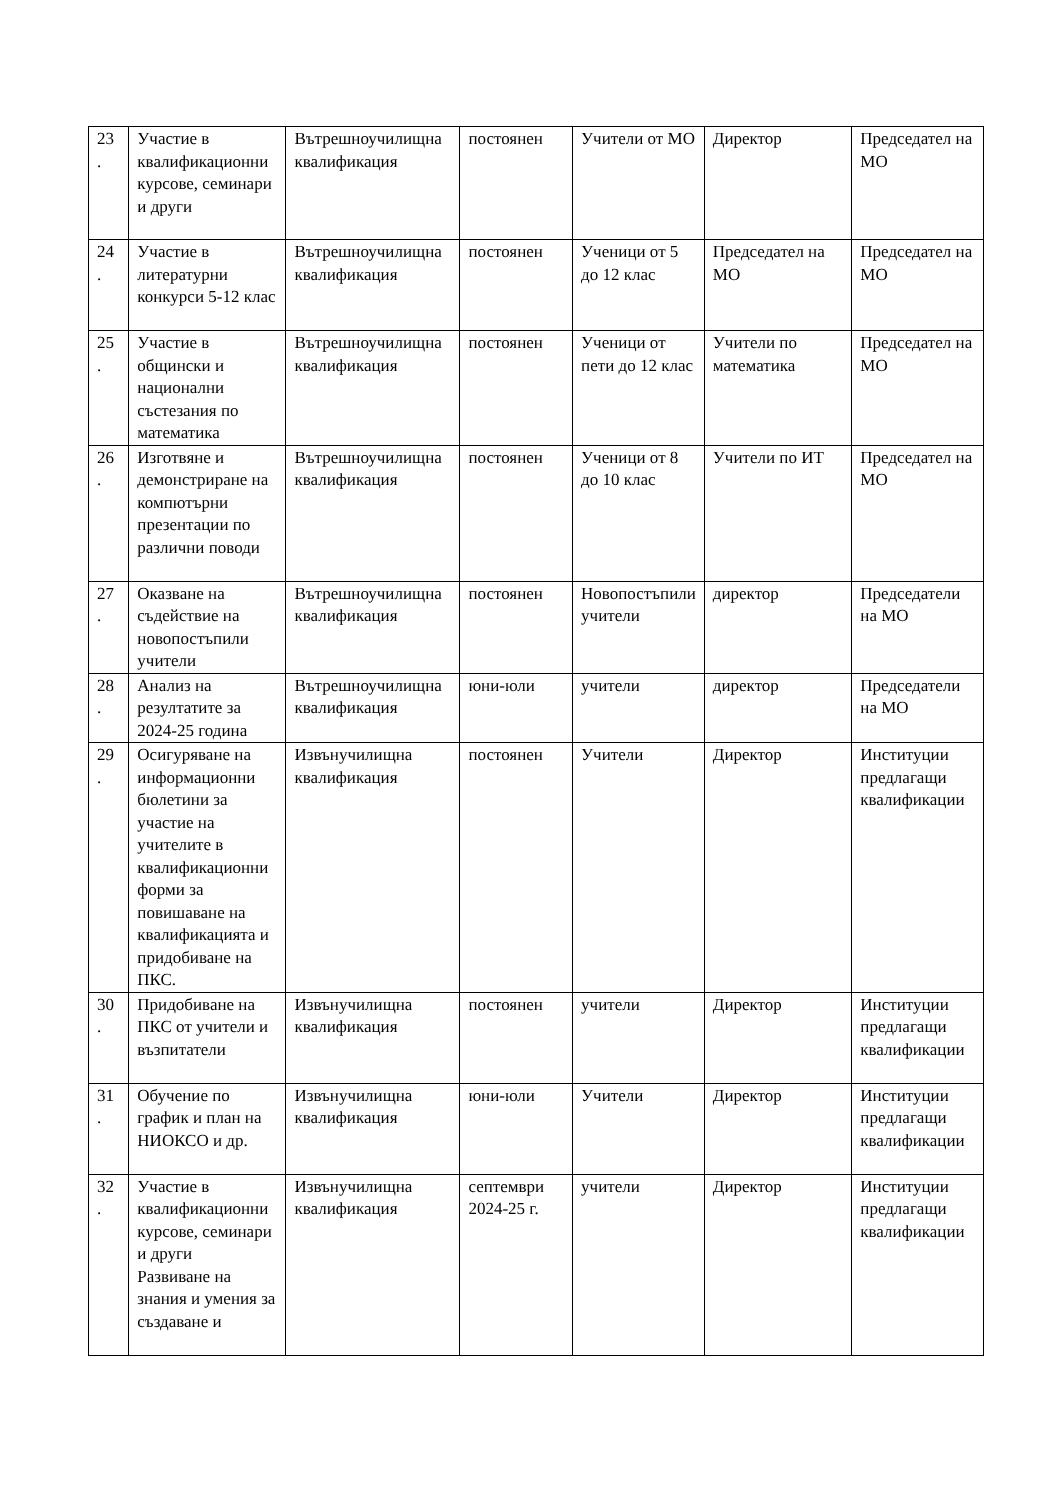| 23 . | Участие в квалификационни курсове, семинари и други | Вътрешноучилищна квалификация | постоянен | Учители от МО | Директор | Председател на МО |
| 24 . | Участие в литературни конкурси 5-12 клас | Вътрешноучилищна квалификация | постоянен | Ученици от 5 до 12 клас | Председател на МО | Председател на МО |
| 25 . | Участие в общински и национални състезания по математика | Вътрешноучилищна квалификация | постоянен | Ученици от пети до 12 клас | Учители по математика | Председател на МО |
| 26 . | Изготвяне и демонстриране на компютърни презентации по различни поводи | Вътрешноучилищна квалификация | постоянен | Ученици от 8 до 10 клас | Учители по ИТ | Председател на МО |
| 27 . | Оказване на съдействие на новопостъпили учители | Вътрешноучилищна квалификация | постоянен | Новопостъпили учители | директор | Председатели на МО |
| 28 . | Анализ на резултатите за 2024-25 година | Вътрешноучилищна квалификация | юни-юли | учители | директор | Председатели на МО |
| 29 . | Осигуряване на информационни бюлетини за участие на учителите в квалификационни форми за повишаване на квалификацията и придобиване на ПКС. | Извънучилищна квалификация | постоянен | Учители | Директор | Институции предлагащи квалификации |
| 30 . | Придобиване на ПКС от учители и възпитатели | Извънучилищна квалификация | постоянен | учители | Директор | Институции предлагащи квалификации |
| 31 . | Обучение по график и план на НИОКСО и др. | Извънучилищна квалификация | юни-юли | Учители | Директор | Институции предлагащи квалификации |
| 32 . | Участие в квалификационни курсове, семинари и други Развиване на знания и умения за създаване и | Извънучилищна квалификация | септември 2024-25 г. | учители | Директор | Институции предлагащи квалификации |